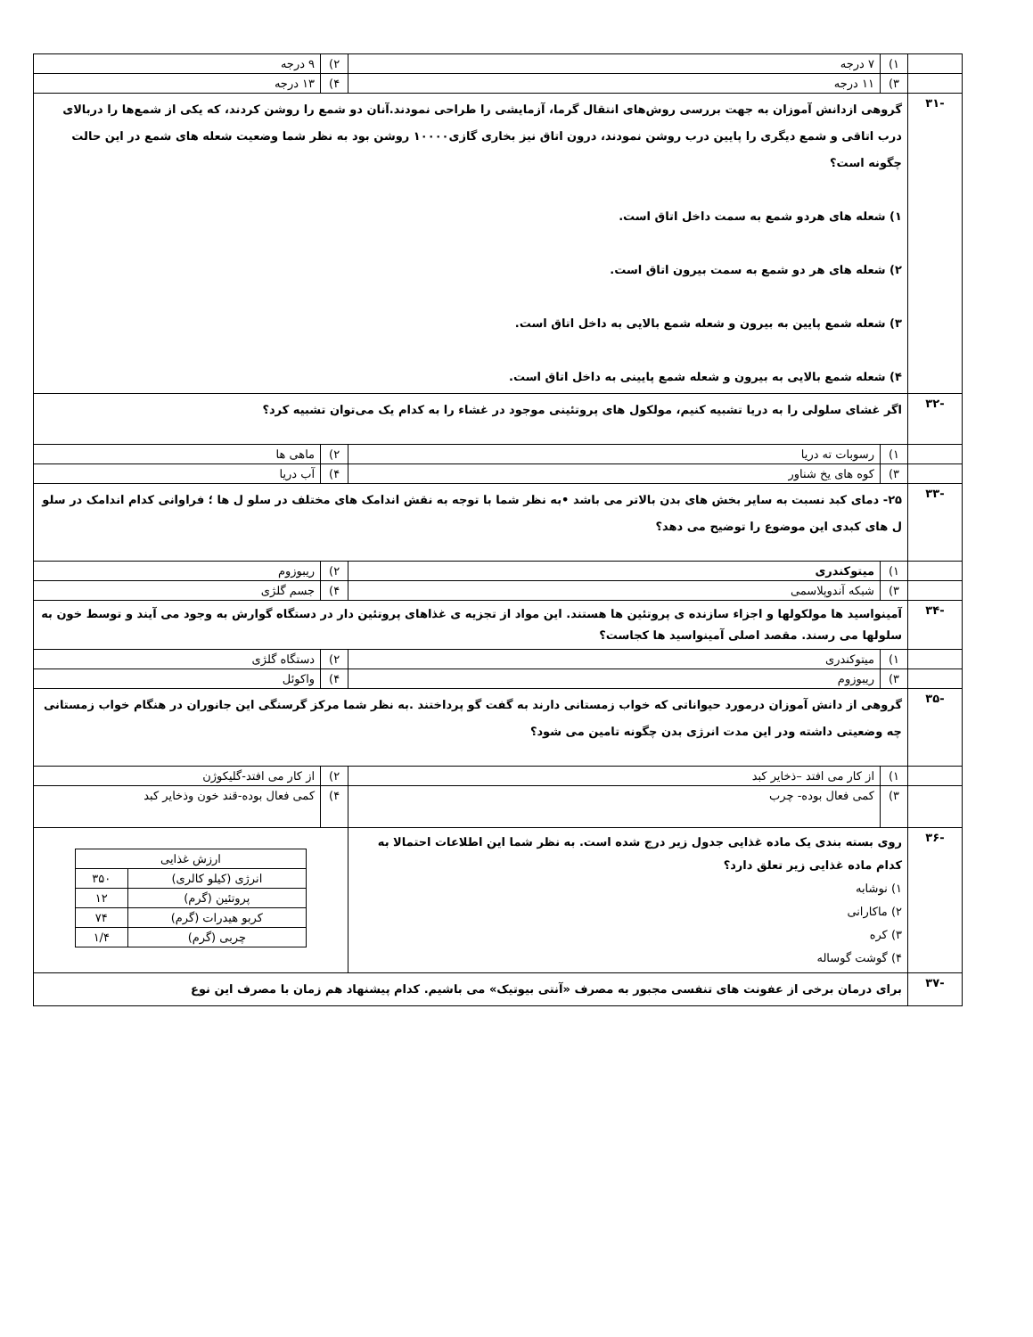| | ۱) | ۷ درجه | ۲) | ۹ درجه |
| | ۳) | ۱۱ درجه | ۴) | ۱۳ درجه |
| -۳۱ | گروهی ازدانش آموزان به جهت بررسی روش‌های انتقال گرما، آزمایشی را طراحی نمودند.آنان دو شمع را روشن کردند، که یکی از شمع‌ها را دربالای درب اتاقی و شمع دیگری را پایین درب روشن نمودند، درون اتاق نیز بخاری گازی۱۰۰۰۰ روشن بود به نظر شما وضعیت شعله های شمع در این حالت چگونه است؟ ۱) شعله های هردو شمع به سمت داخل اتاق است. ۲) شعله های هر دو شمع به سمت بیرون اتاق است. ۳) شعله شمع پایین به بیرون و شعله شمع بالایی به داخل اتاق است. ۴) شعله شمع بالایی به بیرون و شعله شمع پایینی به داخل اتاق است. | | | |
| -۳۲ | اگر غشای سلولی را به دریا تشبیه کنیم، مولکول های پروتئینی موجود در غشاء را به کدام یک می‌توان تشبیه کرد؟ | | | |
| | ۱) | رسوبات ته دریا | ۲) | ماهی ها |
| | ۳) | کوه های یخ شناور | ۴) | آب دریا |
| -۳۳ | ۲۵- دمای کبد نسبت به سایر بخش های بدن بالاتر می باشد •به نظر شما با توجه به نقش اندامک های مختلف در سلو ل ها ؛ فراوانی کدام اندامک در سلو ل های کبدی این موضوع را توضیح می دهد؟ | | | |
| | ۱) | میتوکندری | ۲) | ریبوزوم |
| | ۳) | شبکه آندوپلاسمی | ۴) | جسم گلژی |
| -۳۴ | آمینواسید ها مولکولها و اجزاء سازنده ی پروتئین ها هستند. این مواد از تجزیه ی غذاهای پروتئین دار در دستگاه گوارش به وجود می آیند و توسط خون به سلولها می رسند. مقصد اصلی آمینواسید ها کجاست؟ | | | |
| | ۱) | میتوکندری | ۲) | دستگاه گلژی |
| | ۳) | ریبوزوم | ۴) | واکوئل |
| -۳۵ | گروهی از دانش آموزان درمورد حیواناتی که خواب زمستانی دارند به گفت گو پرداختند .به نظر شما مرکز گرسنگی این جانوران در هنگام خواب زمستانی چه وضعیتی داشته ودر این مدت انرژی بدن چگونه تامین می شود؟ | | | |
| | ۱) | از کار می افتد –ذخایر کبد | ۲) | از کار می افتد-گلیکوژن |
| | ۳) | کمی فعال بوده- چرب | ۴) | کمی فعال بوده-قند خون وذخایر کبد |
| -۳۶ | روی بسته بندی یک ماده غذایی جدول زیر درج شده است. به نظر شما این اطلاعات احتمالا به کدام ماده غذایی زیر تعلق دارد؟ ۱) نوشابه ۲) ماکارانی ۳) کره ۴) گوشت گوساله | | / ارزش غذایی / / / انرژی (کیلو کالری) / ۳۵۰ / / پروتئین (گرم) / ۱۲ / / کربو هیدرات (گرم) / ۷۴ / / چربی (گرم) / ۱/۴ / | |
| -۳۷ | برای درمان برخی از عفونت های تنفسی مجبور به مصرف «آنتی بیوتیک» می باشیم. کدام پیشنهاد هم زمان با مصرف این نوع | | | |